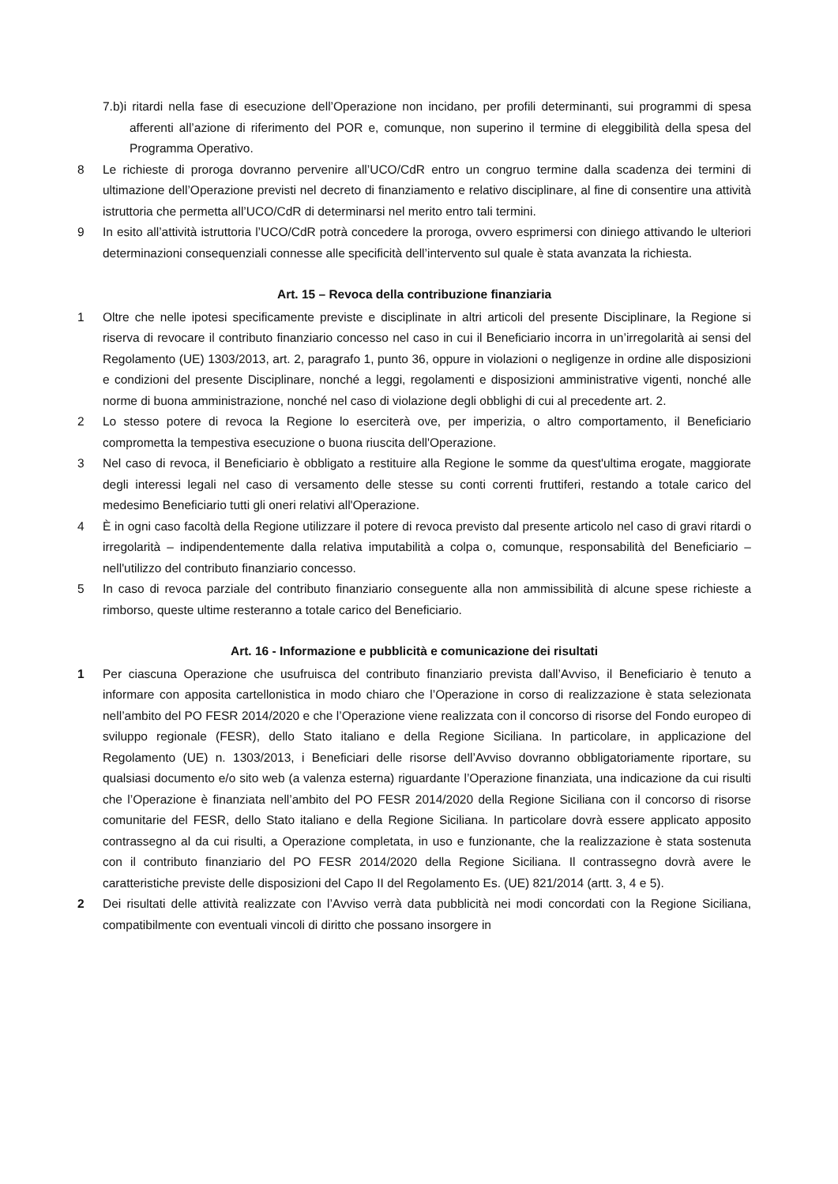7.b)i ritardi nella fase di esecuzione dell’Operazione non incidano, per profili determinanti, sui programmi di spesa afferenti all’azione di riferimento del POR e, comunque, non superino il termine di eleggibilità della spesa del Programma Operativo.
8 Le richieste di proroga dovranno pervenire all’UCO/CdR entro un congruo termine dalla scadenza dei termini di ultimazione dell’Operazione previsti nel decreto di finanziamento e relativo disciplinare, al fine di consentire una attività istruttoria che permetta all’UCO/CdR di determinarsi nel merito entro tali termini.
9 In esito all’attività istruttoria l’UCO/CdR potrà concedere la proroga, ovvero esprimersi con diniego attivando le ulteriori determinazioni consequenziali connesse alle specificità dell’intervento sul quale è stata avanzata la richiesta.
Art. 15 – Revoca della contribuzione finanziaria
1 Oltre che nelle ipotesi specificamente previste e disciplinate in altri articoli del presente Disciplinare, la Regione si riserva di revocare il contributo finanziario concesso nel caso in cui il Beneficiario incorra in un’irregolarità ai sensi del Regolamento (UE) 1303/2013, art. 2, paragrafo 1, punto 36, oppure in violazioni o negligenze in ordine alle disposizioni e condizioni del presente Disciplinare, nonché a leggi, regolamenti e disposizioni amministrative vigenti, nonché alle norme di buona amministrazione, nonché nel caso di violazione degli obblighi di cui al precedente art. 2.
2 Lo stesso potere di revoca la Regione lo eserciterà ove, per imperizia, o altro comportamento, il Beneficiario comprometta la tempestiva esecuzione o buona riuscita dell'Operazione.
3 Nel caso di revoca, il Beneficiario è obbligato a restituire alla Regione le somme da quest'ultima erogate, maggiorate degli interessi legali nel caso di versamento delle stesse su conti correnti fruttiferi, restando a totale carico del medesimo Beneficiario tutti gli oneri relativi all'Operazione.
4 È in ogni caso facoltà della Regione utilizzare il potere di revoca previsto dal presente articolo nel caso di gravi ritardi o irregolarità – indipendentemente dalla relativa imputabilità a colpa o, comunque, responsabilità del Beneficiario – nell'utilizzo del contributo finanziario concesso.
5 In caso di revoca parziale del contributo finanziario conseguente alla non ammissibilità di alcune spese richieste a rimborso, queste ultime resteranno a totale carico del Beneficiario.
Art. 16 - Informazione e pubblicità e comunicazione dei risultati
1 Per ciascuna Operazione che usufruisca del contributo finanziario prevista dall’Avviso, il Beneficiario è tenuto a informare con apposita cartellonistica in modo chiaro che l’Operazione in corso di realizzazione è stata selezionata nell’ambito del PO FESR 2014/2020 e che l’Operazione viene realizzata con il concorso di risorse del Fondo europeo di sviluppo regionale (FESR), dello Stato italiano e della Regione Siciliana. In particolare, in applicazione del Regolamento (UE) n. 1303/2013, i Beneficiari delle risorse dell’Avviso dovranno obbligatoriamente riportare, su qualsiasi documento e/o sito web (a valenza esterna) riguardante l’Operazione finanziata, una indicazione da cui risulti che l’Operazione è finanziata nell’ambito del PO FESR 2014/2020 della Regione Siciliana con il concorso di risorse comunitarie del FESR, dello Stato italiano e della Regione Siciliana. In particolare dovrà essere applicato apposito contrassegno al da cui risulti, a Operazione completata, in uso e funzionante, che la realizzazione è stata sostenuta con il contributo finanziario del PO FESR 2014/2020 della Regione Siciliana. Il contrassegno dovrà avere le caratteristiche previste delle disposizioni del Capo II del Regolamento Es. (UE) 821/2014 (artt. 3, 4 e 5).
2 Dei risultati delle attività realizzate con l’Avviso verrà data pubblicità nei modi concordati con la Regione Siciliana, compatibilmente con eventuali vincoli di diritto che possano insorgere in